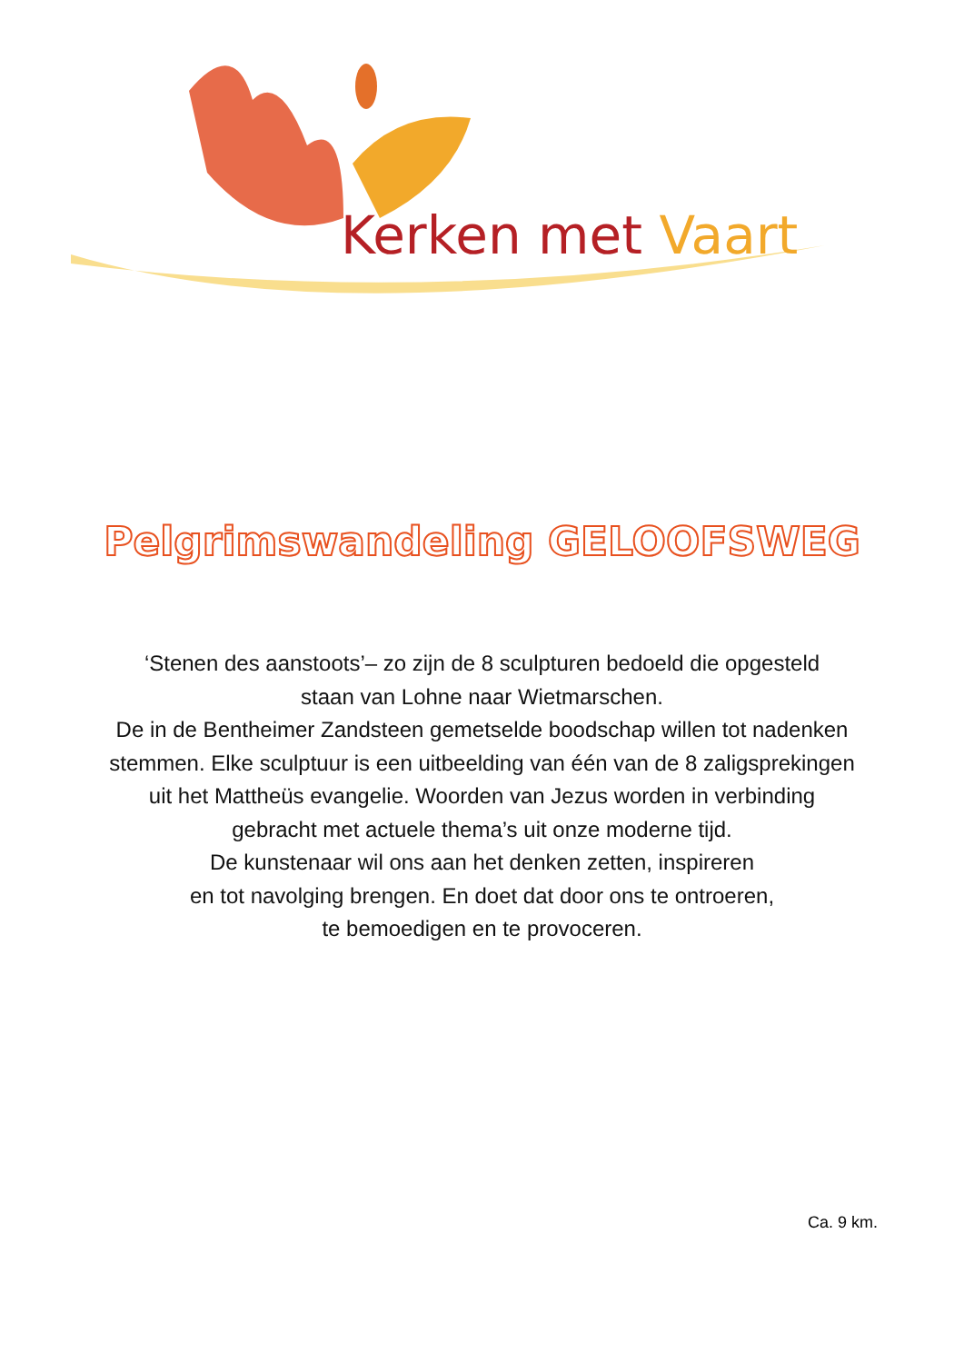Kerken met Vaart
Pelgrimswandeling GELOOFSWEG
‘Stenen des aanstoots’– zo zijn de 8 sculpturen bedoeld die opgesteld
staan van Lohne naar Wietmarschen.
De in de Bentheimer Zandsteen gemetselde boodschap willen tot nadenken
stemmen. Elke sculptuur is een uitbeelding van één van de 8 zaligsprekingen
uit het Mattheüs evangelie. Woorden van Jezus worden in verbinding
gebracht met actuele thema’s uit onze moderne tijd.
De kunstenaar wil ons aan het denken zetten, inspireren
en tot navolging brengen. En doet dat door ons te ontroeren,
te bemoedigen en te provoceren.
Ca. 9 km.